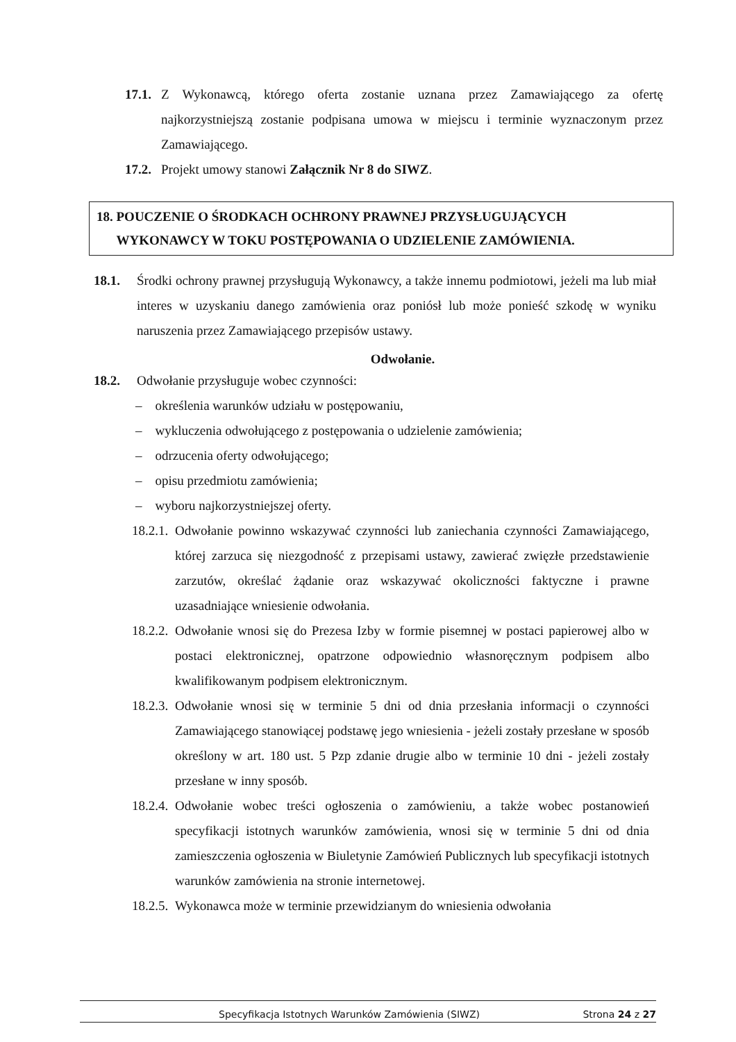17.1. Z Wykonawcą, którego oferta zostanie uznana przez Zamawiającego za ofertę najkorzystniejszą zostanie podpisana umowa w miejscu i terminie wyznaczonym przez Zamawiającego.
17.2. Projekt umowy stanowi Załącznik Nr 8 do SIWZ.
18. POUCZENIE O ŚRODKACH OCHRONY PRAWNEJ PRZYSŁUGUJĄCYCH
WYKONAWCY W TOKU POSTĘPOWANIA O UDZIELENIE ZAMÓWIENIA.
18.1. Środki ochrony prawnej przysługują Wykonawcy, a także innemu podmiotowi, jeżeli ma lub miał interes w uzyskaniu danego zamówienia oraz poniósł lub może ponieść szkodę w wyniku naruszenia przez Zamawiającego przepisów ustawy.
Odwołanie.
18.2. Odwołanie przysługuje wobec czynności:
– określenia warunków udziału w postępowaniu,
– wykluczenia odwołującego z postępowania o udzielenie zamówienia;
– odrzucenia oferty odwołującego;
– opisu przedmiotu zamówienia;
– wyboru najkorzystniejszej oferty.
18.2.1. Odwołanie powinno wskazywać czynności lub zaniechania czynności Zamawiającego, której zarzuca się niezgodność z przepisami ustawy, zawierać zwięzłe przedstawienie zarzutów, określać żądanie oraz wskazywać okoliczności faktyczne i prawne uzasadniające wniesienie odwołania.
18.2.2. Odwołanie wnosi się do Prezesa Izby w formie pisemnej w postaci papierowej albo w postaci elektronicznej, opatrzone odpowiednio własnoręcznym podpisem albo kwalifikowanym podpisem elektronicznym.
18.2.3. Odwołanie wnosi się w terminie 5 dni od dnia przesłania informacji o czynności Zamawiającego stanowiącej podstawę jego wniesienia - jeżeli zostały przesłane w sposób określony w art. 180 ust. 5 Pzp zdanie drugie albo w terminie 10 dni - jeżeli zostały przesłane w inny sposób.
18.2.4. Odwołanie wobec treści ogłoszenia o zamówieniu, a także wobec postanowień specyfikacji istotnych warunków zamówienia, wnosi się w terminie 5 dni od dnia zamieszczenia ogłoszenia w Biuletynie Zamówień Publicznych lub specyfikacji istotnych warunków zamówienia na stronie internetowej.
18.2.5. Wykonawca może w terminie przewidzianym do wniesienia odwołania
Specyfikacja Istotnych Warunków Zamówienia (SIWZ) Strona 24 z 27